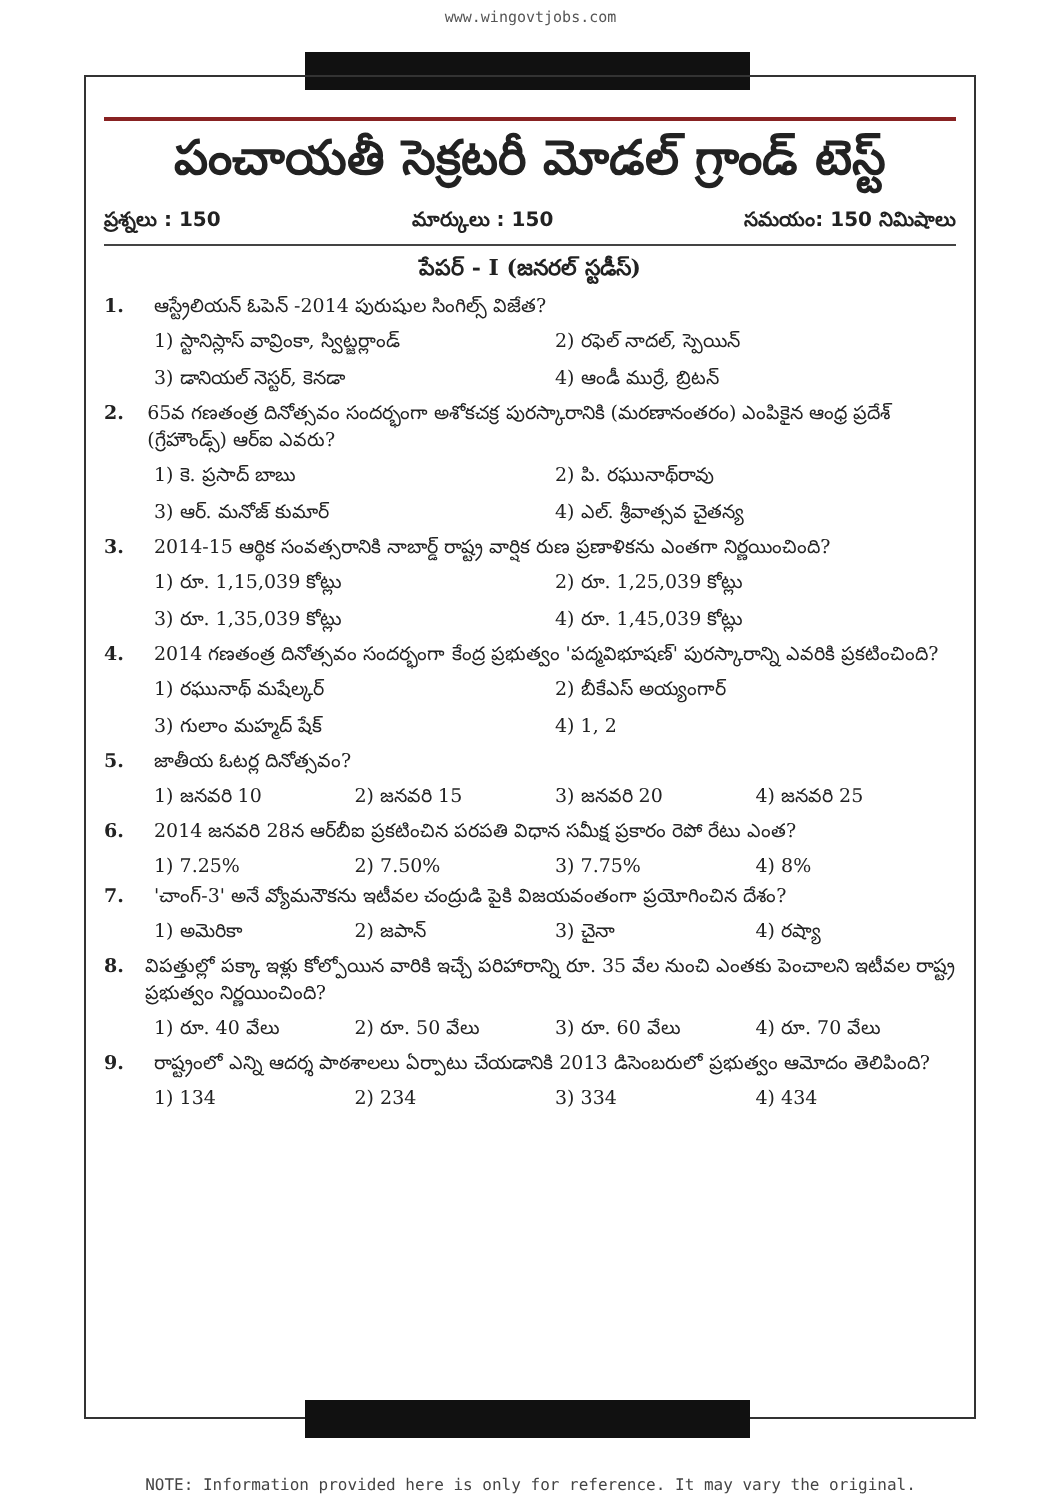www.wingovtjobs.com
పంచాయతీ సెక్రటరీ మోడల్ గ్రాండ్ టెస్ట్
ప్రశ్నలు : 150 మార్కులు : 150 సమయం: 150 నిమిషాలు
పేపర్ - I (జనరల్ స్టడీస్)
1. ఆస్ట్రేలియన్ ఓపెన్ -2014 పురుషుల సింగిల్స్ విజేత?
1) స్టానిస్లాస్ వావ్రింకా, స్విట్జర్లాండ్ 2) రఫెల్ నాదల్, స్పెయిన్ 3) డానియల్ నెస్టర్, కెనడా 4) ఆండీ ముర్రే, బ్రిటన్
2. 65వ గణతంత్ర దినోత్సవం సందర్భంగా అశోకచక్ర పురస్కారానికి (మరణానంతరం) ఎంపికైన ఆంధ్ర ప్రదేశ్ (గ్రేహౌండ్స్) ఆర్ఐ ఎవరు?
1) కె. ప్రసాద్ బాబు 2) పి. రఘునాథ్‌రావు 3) ఆర్. మనోజ్ కుమార్ 4) ఎల్. శ్రీవాత్సవ చైతన్య
3. 2014-15 ఆర్థిక సంవత్సరానికి నాబార్డ్ రాష్ట్ర వార్షిక రుణ ప్రణాళికను ఎంతగా నిర్ణయించింది?
1) రూ. 1,15,039 కోట్లు 2) రూ. 1,25,039 కోట్లు 3) రూ. 1,35,039 కోట్లు 4) రూ. 1,45,039 కోట్లు
4. 2014 గణతంత్ర దినోత్సవం సందర్భంగా కేంద్ర ప్రభుత్వం 'పద్మవిభూషణ్' పురస్కారాన్ని ఎవరికి ప్రకటించింది?
1) రఘునాథ్ మషేల్కర్ 2) బీకేఎస్ అయ్యంగార్ 3) గులాం మహ్మద్ షేక్ 4) 1, 2
5. జాతీయ ఓటర్ల దినోత్సవం?
1) జనవరి 10 2) జనవరి 15 3) జనవరి 20 4) జనవరి 25
6. 2014 జనవరి 28న ఆర్‌బీఐ ప్రకటించిన పరపతి విధాన సమీక్ష ప్రకారం రెపో రేటు ఎంత?
1) 7.25% 2) 7.50% 3) 7.75% 4) 8%
7. 'చాంగ్-3' అనే వ్యోమనౌకను ఇటీవల చంద్రుడి పైకి విజయవంతంగా ప్రయోగించిన దేశం?
1) అమెరికా 2) జపాన్ 3) చైనా 4) రష్యా
8. విపత్తుల్లో పక్కా ఇళ్లు కోల్పోయిన వారికి ఇచ్చే పరిహారాన్ని రూ. 35 వేల నుంచి ఎంతకు పెంచాలని ఇటీవల రాష్ట్ర ప్రభుత్వం నిర్ణయించింది?
1) రూ. 40 వేలు 2) రూ. 50 వేలు 3) రూ. 60 వేలు 4) రూ. 70 వేలు
9. రాష్ట్రంలో ఎన్ని ఆదర్శ పాఠశాలలు ఏర్పాటు చేయడానికి 2013 డిసెంబరులో ప్రభుత్వం ఆమోదం తెలిపింది?
1) 134 2) 234 3) 334 4) 434
NOTE: Information provided here is only for reference. It may vary the original.